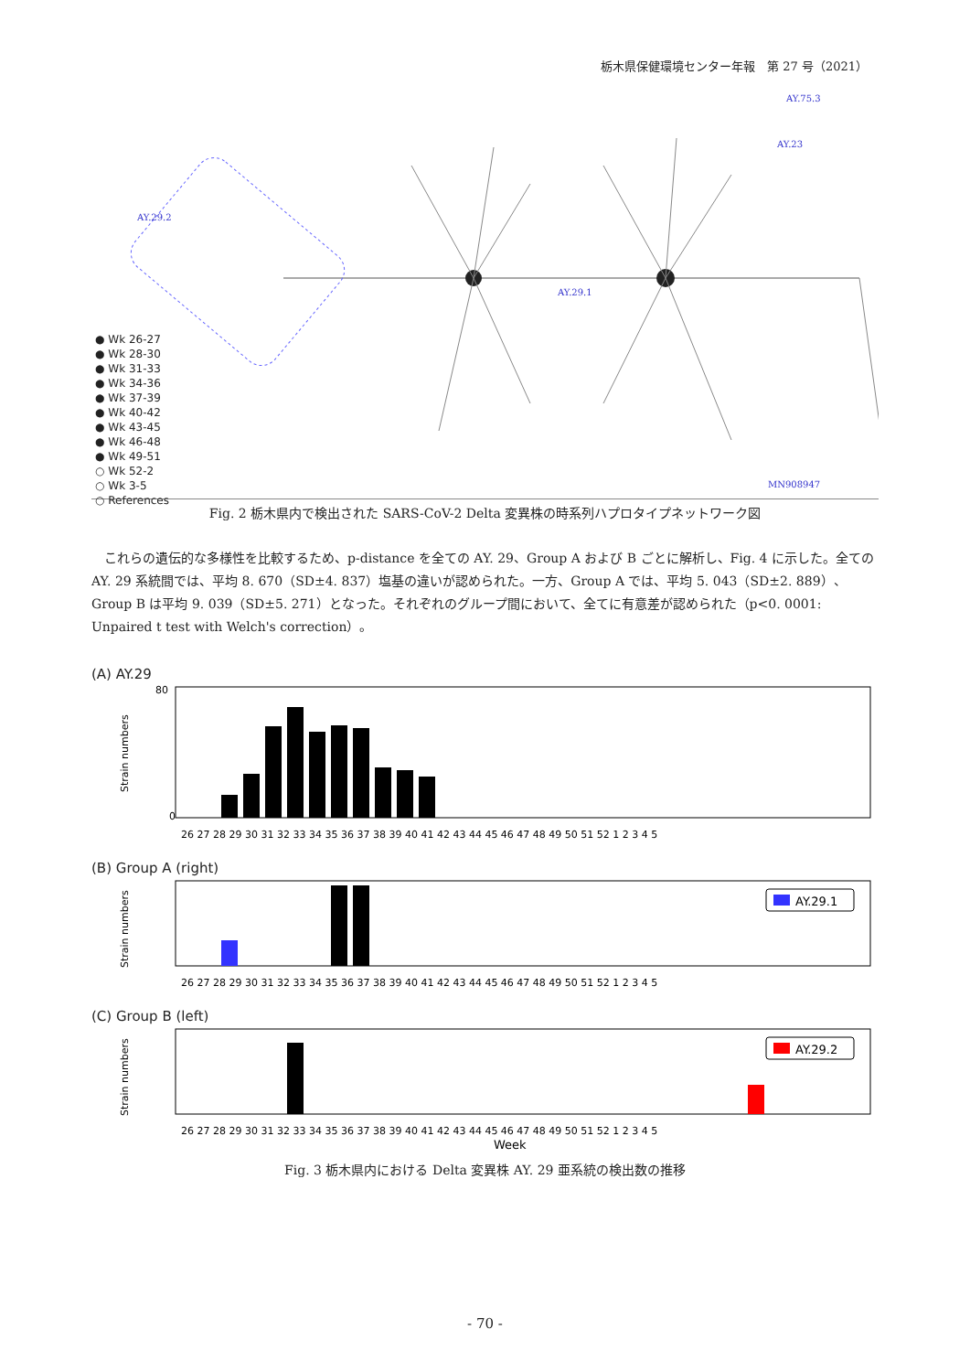栃木県保健環境センター年報　第 27 号（2021）
AY.29.2
AY.29.1
AY.23
AY.75.3
MN908947
● Wk 26-27
● Wk 28-30
● Wk 31-33
● Wk 34-36
● Wk 37-39
● Wk 40-42
● Wk 43-45
● Wk 46-48
● Wk 49-51
○ Wk 52-2
○ Wk 3-5
○ References
Fig. 2 栃木県内で検出された SARS-CoV-2 Delta 変異株の時系列ハプロタイプネットワーク図
これらの遺伝的な多様性を比較するため、p-distance を全ての AY. 29、Group A および B ごとに解析し、Fig. 4 に示した。全ての AY. 29 系統間では、平均 8. 670（SD±4. 837）塩基の違いが認められた。一方、Group A では、平均 5. 043（SD±2. 889）、Group B は平均 9. 039（SD±5. 271）となった。それぞれのグループ間において、全てに有意差が認められた（p<0. 0001: Unpaired t test with Welch's correction）。
(A) AY.29
Strain numbers
80
0
26 27 28 29 30 31 32 33 34 35 36 37 38 39 40 41 42 43 44 45 46 47 48 49 50 51 52 1 2 3 4 5
(B) Group A (right)
Strain numbers
AY.29.1
26 27 28 29 30 31 32 33 34 35 36 37 38 39 40 41 42 43 44 45 46 47 48 49 50 51 52 1 2 3 4 5
(C) Group B (left)
Strain numbers
AY.29.2
26 27 28 29 30 31 32 33 34 35 36 37 38 39 40 41 42 43 44 45 46 47 48 49 50 51 52 1 2 3 4 5
Week
Fig. 3 栃木県内における Delta 変異株 AY. 29 亜系統の検出数の推移
- 70 -